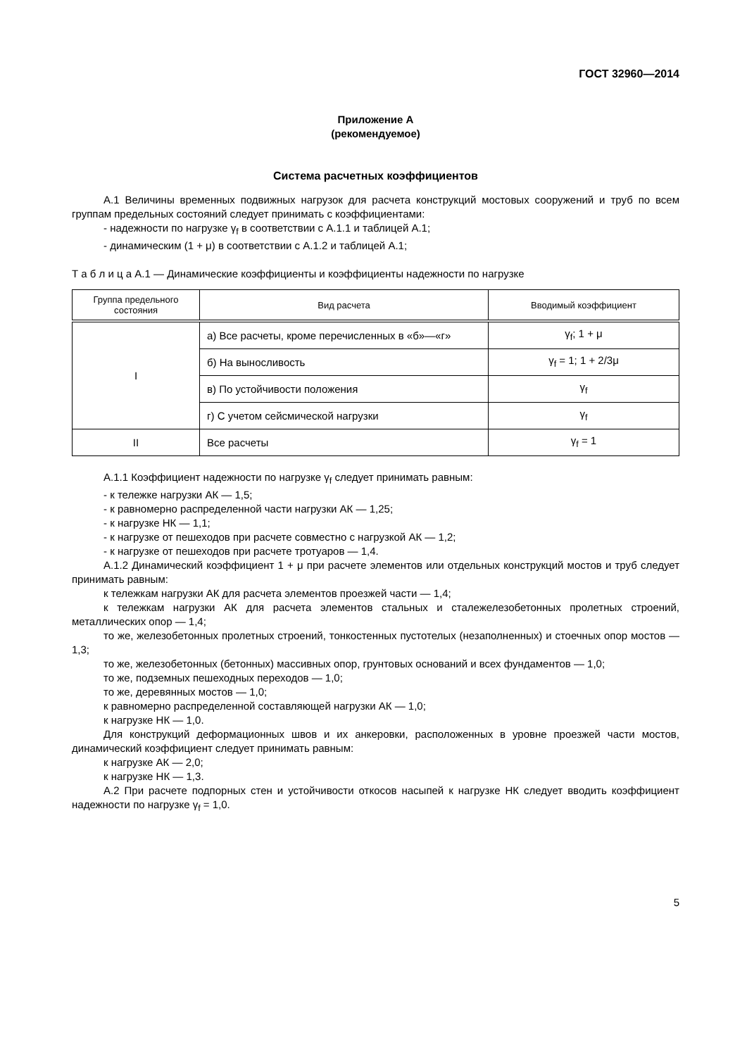ГОСТ 32960—2014
Приложение А
(рекомендуемое)
Система расчетных коэффициентов
А.1 Величины временных подвижных нагрузок для расчета конструкций мостовых сооружений и труб по всем группам предельных состояний следует принимать с коэффициентами:
- надежности по нагрузке γ<sub>f</sub> в соответствии с А.1.1 и таблицей А.1;
- динамическим (1 + μ) в соответствии с А.1.2 и таблицей А.1;
Т а б л и ц а А.1 — Динамические коэффициенты и коэффициенты надежности по нагрузке
| Группа предельного состояния | Вид расчета | Вводимый коэффициент |
| --- | --- | --- |
| I | а) Все расчеты, кроме перечисленных в «б»—«г» | γ<sub>f</sub>; 1 + μ |
| | б) На выносливость | γ<sub>f</sub> = 1; 1 + 2/3μ |
| | в) По устойчивости положения | γ<sub>f</sub> |
| | г) С учетом сейсмической нагрузки | γ<sub>f</sub> |
| II | Все расчеты | γ<sub>f</sub> = 1 |
А.1.1 Коэффициент надежности по нагрузке γ<sub>f</sub> следует принимать равным:
- к тележке нагрузки АК — 1,5;
- к равномерно распределенной части нагрузки АК — 1,25;
- к нагрузке НК — 1,1;
- к нагрузке от пешеходов при расчете совместно с нагрузкой АК — 1,2;
- к нагрузке от пешеходов при расчете тротуаров — 1,4.
А.1.2 Динамический коэффициент 1 + μ при расчете элементов или отдельных конструкций мостов и труб следует принимать равным:
к тележкам нагрузки АК для расчета элементов проезжей части — 1,4;
к тележкам нагрузки АК для расчета элементов стальных и сталежелезобетонных пролетных строений, металлических опор — 1,4;
то же, железобетонных пролетных строений, тонкостенных пустотелых (незаполненных) и стоечных опор мостов — 1,3;
то же, железобетонных (бетонных) массивных опор, грунтовых оснований и всех фундаментов — 1,0;
то же, подземных пешеходных переходов — 1,0;
то же, деревянных мостов — 1,0;
к равномерно распределенной составляющей нагрузки АК — 1,0;
к нагрузке НК — 1,0.
Для конструкций деформационных швов и их анкеровки, расположенных в уровне проезжей части мостов, динамический коэффициент следует принимать равным:
к нагрузке АК — 2,0;
к нагрузке НК — 1,3.
А.2 При расчете подпорных стен и устойчивости откосов насыпей к нагрузке НК следует вводить коэффициент надежности по нагрузке γ<sub>f</sub> = 1,0.
5